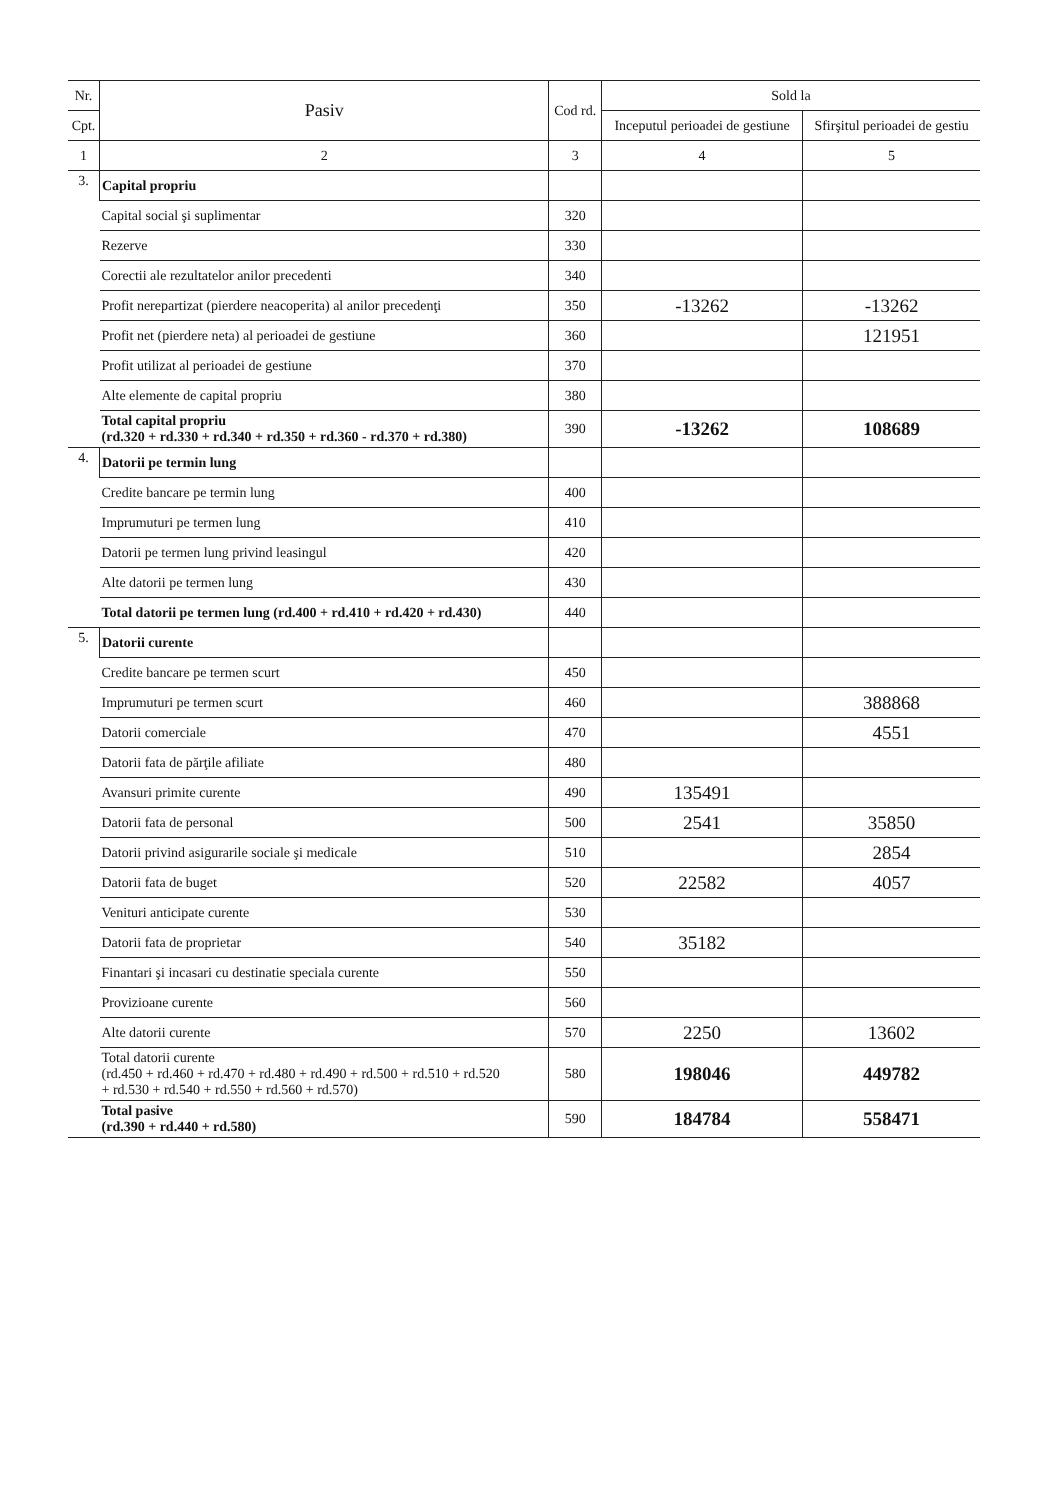| Nr. | Pasiv | Cod rd. | Sold la | |
| --- | --- | --- | --- | --- |
| Cpt. | | | Inceputul perioadei de gestiune | Sfirşitul perioadei de gestiu |
| 1 | 2 | 3 | 4 | 5 |
| 3. | Capital propriu | | | |
| | Capital social şi suplimentar | 320 | | |
| | Rezerve | 330 | | |
| | Corectii ale rezultatelor anilor precedenti | 340 | | |
| | Profit nerepartizat (pierdere neacoperita) al anilor precedenţi | 350 | -13262 | -13262 |
| | Profit net (pierdere neta) al perioadei de gestiune | 360 | | 121951 |
| | Profit utilizat al perioadei de gestiune | 370 | | |
| | Alte elemente de capital propriu | 380 | | |
| | Total capital propriu (rd.320 + rd.330 + rd.340 + rd.350 + rd.360 - rd.370 + rd.380) | 390 | -13262 | 108689 |
| 4. | Datorii pe termin lung | | | |
| | Credite bancare pe termin lung | 400 | | |
| | Imprumuturi pe termen lung | 410 | | |
| | Datorii pe termen lung privind leasingul | 420 | | |
| | Alte datorii pe termen lung | 430 | | |
| | Total datorii pe termen lung (rd.400 + rd.410 + rd.420 + rd.430) | 440 | | |
| 5. | Datorii curente | | | |
| | Credite bancare pe termen scurt | 450 | | |
| | Imprumuturi pe termen scurt | 460 | | 388868 |
| | Datorii comerciale | 470 | | 4551 |
| | Datorii fata de părţile afiliate | 480 | | |
| | Avansuri primite curente | 490 | 135491 | |
| | Datorii fata de personal | 500 | 2541 | 35850 |
| | Datorii privind asigurarile sociale şi medicale | 510 | | 2854 |
| | Datorii fata de buget | 520 | 22582 | 4057 |
| | Venituri anticipate curente | 530 | | |
| | Datorii fata de proprietar | 540 | 35182 | |
| | Finantari şi incasari cu destinatie speciala curente | 550 | | |
| | Provizioane curente | 560 | | |
| | Alte datorii curente | 570 | 2250 | 13602 |
| | Total datorii curente (rd.450 + rd.460 + rd.470 + rd.480 + rd.490 + rd.500 + rd.510 + rd.520 + rd.530 + rd.540 + rd.550 + rd.560 + rd.570) | 580 | 198046 | 449782 |
| | Total pasive (rd.390 + rd.440 + rd.580) | 590 | 184784 | 558471 |